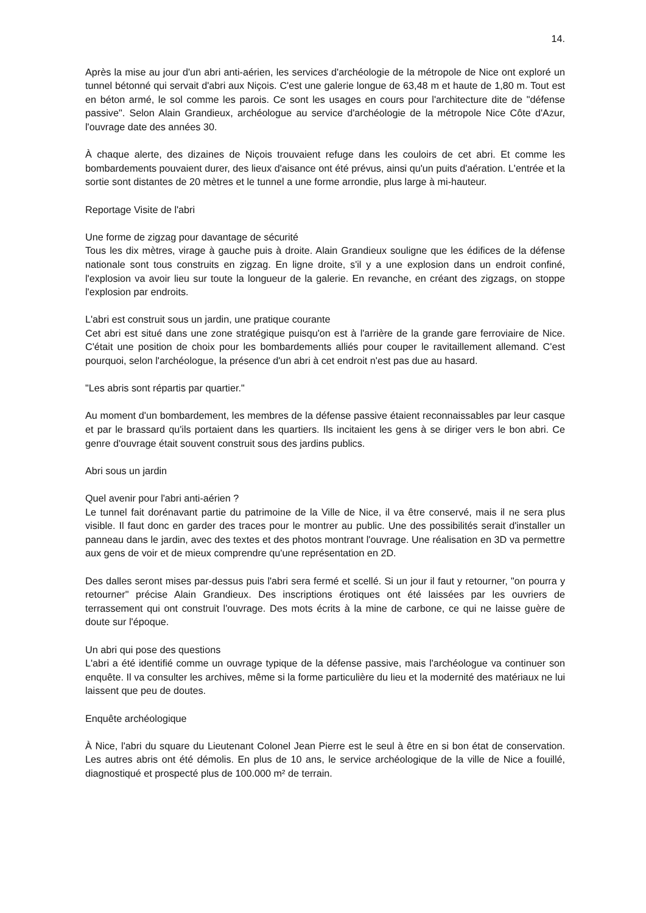14.
Après la mise au jour d'un abri anti-aérien, les services d'archéologie de la métropole de Nice ont exploré un tunnel bétonné qui servait d'abri aux Niçois. C'est une galerie longue de 63,48 m et haute de 1,80 m. Tout est en béton armé, le sol comme les parois. Ce sont les usages en cours pour l'architecture dite de "défense passive". Selon Alain Grandieux, archéologue au service d'archéologie de la métropole Nice Côte d'Azur, l'ouvrage date des années 30.
À chaque alerte, des dizaines de Niçois trouvaient refuge dans les couloirs de cet abri. Et comme les bombardements pouvaient durer, des lieux d'aisance ont été prévus, ainsi qu'un puits d'aération. L'entrée et la sortie sont distantes de 20 mètres et le tunnel a une forme arrondie, plus large à mi-hauteur.
Reportage Visite de l'abri
Une forme de zigzag pour davantage de sécurité
Tous les dix mètres, virage à gauche puis à droite. Alain Grandieux souligne que les édifices de la défense nationale sont tous construits en zigzag. En ligne droite, s'il y a une explosion dans un endroit confiné, l'explosion va avoir lieu sur toute la longueur de la galerie. En revanche, en créant des zigzags, on stoppe l'explosion par endroits.
L'abri est construit sous un jardin, une pratique courante
Cet abri est situé dans une zone stratégique puisqu'on est à l'arrière de la grande gare ferroviaire de Nice. C'était une position de choix pour les bombardements alliés pour couper le ravitaillement allemand. C'est pourquoi, selon l'archéologue, la présence d'un abri à cet endroit n'est pas due au hasard.
"Les abris sont répartis par quartier."
Au moment d'un bombardement, les membres de la défense passive étaient reconnaissables par leur casque et par le brassard qu'ils portaient dans les quartiers. Ils incitaient les gens à se diriger vers le bon abri. Ce genre d'ouvrage était souvent construit sous des jardins publics.
Abri sous un jardin
Quel avenir pour l'abri anti-aérien ?
Le tunnel fait dorénavant partie du patrimoine de la Ville de Nice, il va être conservé, mais il ne sera plus visible. Il faut donc en garder des traces pour le montrer au public. Une des possibilités serait d'installer un panneau dans le jardin, avec des textes et des photos montrant l'ouvrage. Une réalisation en 3D va permettre aux gens de voir et de mieux comprendre qu'une représentation en 2D.
Des dalles seront mises par-dessus puis l'abri sera fermé et scellé. Si un jour il faut y retourner, "on pourra y retourner" précise Alain Grandieux. Des inscriptions érotiques ont été laissées par les ouvriers de terrassement qui ont construit l'ouvrage. Des mots écrits à la mine de carbone, ce qui ne laisse guère de doute sur l'époque.
Un abri qui pose des questions
L'abri a été identifié comme un ouvrage typique de la défense passive, mais l'archéologue va continuer son enquête. Il va consulter les archives, même si la forme particulière du lieu et la modernité des matériaux ne lui laissent que peu de doutes.
Enquête archéologique
À Nice, l'abri du square du Lieutenant Colonel Jean Pierre est le seul à être en si bon état de conservation. Les autres abris ont été démolis. En plus de 10 ans, le service archéologique de la ville de Nice a fouillé, diagnostiqué et prospecté plus de 100.000 m² de terrain.